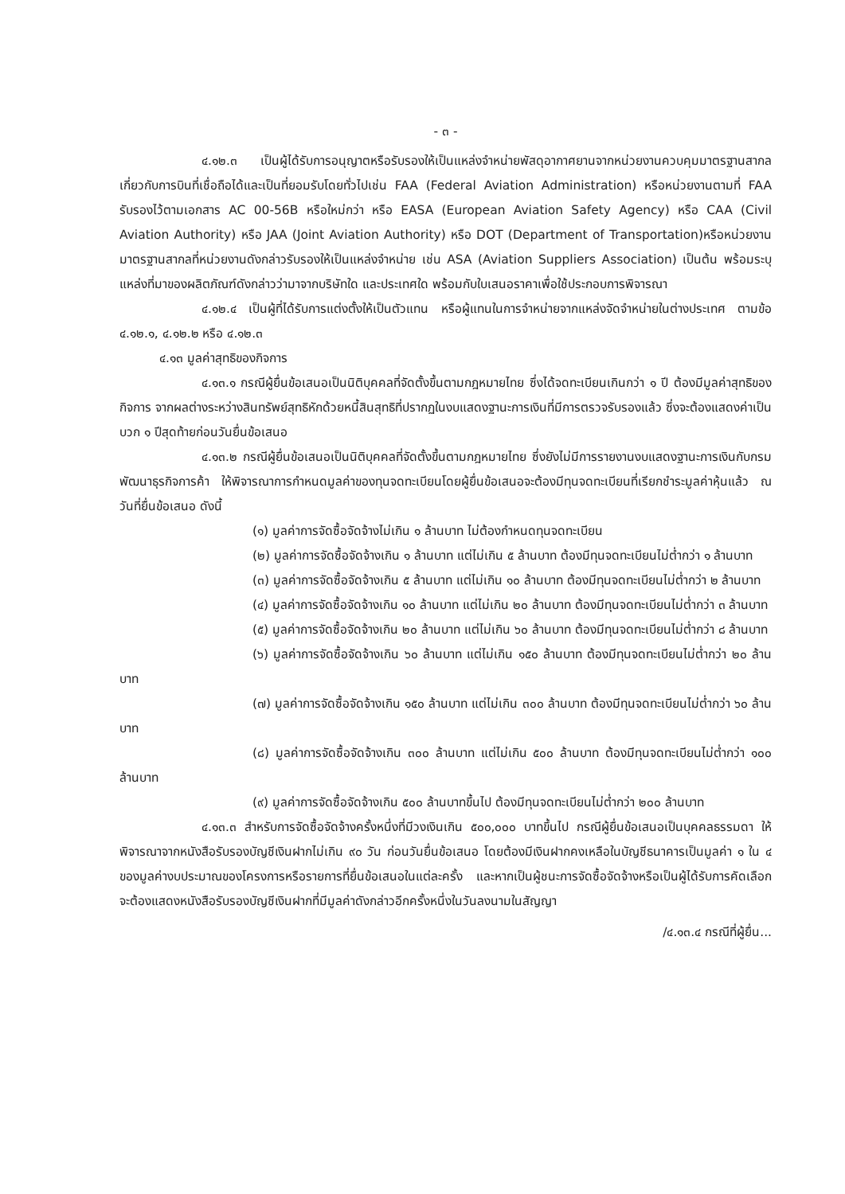- ๓ -
๔.๑๒.๓ เป็นผู้ได้รับการอนุญาตหรือรับรองให้เป็นแหล่งจำหน่ายพัสดุอากาศยานจากหน่วยงานควบคุมมาตรฐานสากลเกี่ยวกับการบินที่เชื่อถือได้และเป็นที่ยอมรับโดยทั่วไปเช่น FAA (Federal Aviation Administration) หรือหน่วยงานตามที่ FAA รับรองไว้ตามเอกสาร AC 00-56B หรือใหม่กว่า หรือ EASA (European Aviation Safety Agency) หรือ CAA (Civil Aviation Authority) หรือ JAA (Joint Aviation Authority) หรือ DOT (Department of Transportation)หรือหน่วยงานมาตรฐานสากลที่หน่วยงานดังกล่าวรับรองให้เป็นแหล่งจำหน่าย เช่น ASA (Aviation Suppliers Association) เป็นต้น พร้อมระบุแหล่งที่มาของผลิตภัณฑ์ดังกล่าวว่ามาจากบริษัทใด และประเทศใด พร้อมกับใบเสนอราคาเพื่อใช้ประกอบการพิจารณา
๔.๑๒.๔ เป็นผู้ที่ได้รับการแต่งตั้งให้เป็นตัวแทน หรือผู้แทนในการจำหน่ายจากแหล่งจัดจำหน่ายในต่างประเทศ ตามข้อ ๔.๑๒.๑, ๔.๑๒.๒ หรือ ๔.๑๒.๓
๔.๑๓ มูลค่าสุทธิของกิจการ
๔.๑๓.๑ กรณีผู้ยื่นข้อเสนอเป็นนิติบุคคลที่จัดตั้งขึ้นตามกฎหมายไทย ซึ่งได้จดทะเบียนเกินกว่า ๑ ปี ต้องมีมูลค่าสุทธิของกิจการ จากผลต่างระหว่างสินทรัพย์สุทธิหักด้วยหนี้สินสุทธิที่ปรากฏในงบแสดงฐานะการเงินที่มีการตรวจรับรองแล้ว ซึ่งจะต้องแสดงค่าเป็นบวก ๑ ปีสุดท้ายก่อนวันยื่นข้อเสนอ
๔.๑๓.๒ กรณีผู้ยื่นข้อเสนอเป็นนิติบุคคลที่จัดตั้งขึ้นตามกฎหมายไทย ซึ่งยังไม่มีการรายงานงบแสดงฐานะการเงินกับกรมพัฒนาธุรกิจการค้า ให้พิจารณาการกำหนดมูลค่าของทุนจดทะเบียนโดยผู้ยื่นข้อเสนอจะต้องมีทุนจดทะเบียนที่เรียกชำระมูลค่าหุ้นแล้ว ณ วันที่ยื่นข้อเสนอ ดังนี้
(๑) มูลค่าการจัดซื้อจัดจ้างไม่เกิน ๑ ล้านบาท ไม่ต้องกำหนดทุนจดทะเบียน
(๒) มูลค่าการจัดซื้อจัดจ้างเกิน ๑ ล้านบาท แต่ไม่เกิน ๕ ล้านบาท ต้องมีทุนจดทะเบียนไม่ต่ำกว่า ๑ ล้านบาท
(๓) มูลค่าการจัดซื้อจัดจ้างเกิน ๕ ล้านบาท แต่ไม่เกิน ๑๐ ล้านบาท ต้องมีทุนจดทะเบียนไม่ต่ำกว่า ๒ ล้านบาท
(๔) มูลค่าการจัดซื้อจัดจ้างเกิน ๑๐ ล้านบาท แต่ไม่เกิน ๒๐ ล้านบาท ต้องมีทุนจดทะเบียนไม่ต่ำกว่า ๓ ล้านบาท
(๕) มูลค่าการจัดซื้อจัดจ้างเกิน ๒๐ ล้านบาท แต่ไม่เกิน ๖๐ ล้านบาท ต้องมีทุนจดทะเบียนไม่ต่ำกว่า ๘ ล้านบาท
(๖) มูลค่าการจัดซื้อจัดจ้างเกิน ๖๐ ล้านบาท แต่ไม่เกิน ๑๕๐ ล้านบาท ต้องมีทุนจดทะเบียนไม่ต่ำกว่า ๒๐ ล้านบาท
(๗) มูลค่าการจัดซื้อจัดจ้างเกิน ๑๕๐ ล้านบาท แต่ไม่เกิน ๓๐๐ ล้านบาท ต้องมีทุนจดทะเบียนไม่ต่ำกว่า ๖๐ ล้านบาท
(๘) มูลค่าการจัดซื้อจัดจ้างเกิน ๓๐๐ ล้านบาท แต่ไม่เกิน ๕๐๐ ล้านบาท ต้องมีทุนจดทะเบียนไม่ต่ำกว่า ๑๐๐ ล้านบาท
(๙) มูลค่าการจัดซื้อจัดจ้างเกิน ๕๐๐ ล้านบาทขึ้นไป ต้องมีทุนจดทะเบียนไม่ต่ำกว่า ๒๐๐ ล้านบาท
๔.๑๓.๓ สำหรับการจัดซื้อจัดจ้างครั้งหนึ่งที่มีวงเงินเกิน ๕๐๐,๐๐๐ บาทขึ้นไป กรณีผู้ยื่นข้อเสนอเป็นบุคคลธรรมดา ให้พิจารณาจากหนังสือรับรองบัญชีเงินฝากไม่เกิน ๙๐ วัน ก่อนวันยื่นข้อเสนอ โดยต้องมีเงินฝากคงเหลือในบัญชีธนาคารเป็นมูลค่า ๑ ใน ๔ ของมูลค่างบประมาณของโครงการหรือรายการที่ยื่นข้อเสนอในแต่ละครั้ง และหากเป็นผู้ชนะการจัดซื้อจัดจ้างหรือเป็นผู้ได้รับการคัดเลือกจะต้องแสดงหนังสือรับรองบัญชีเงินฝากที่มีมูลค่าดังกล่าวอีกครั้งหนึ่งในวันลงนามในสัญญา
/๔.๑๓.๔ กรณีที่ผู้ยื่น...